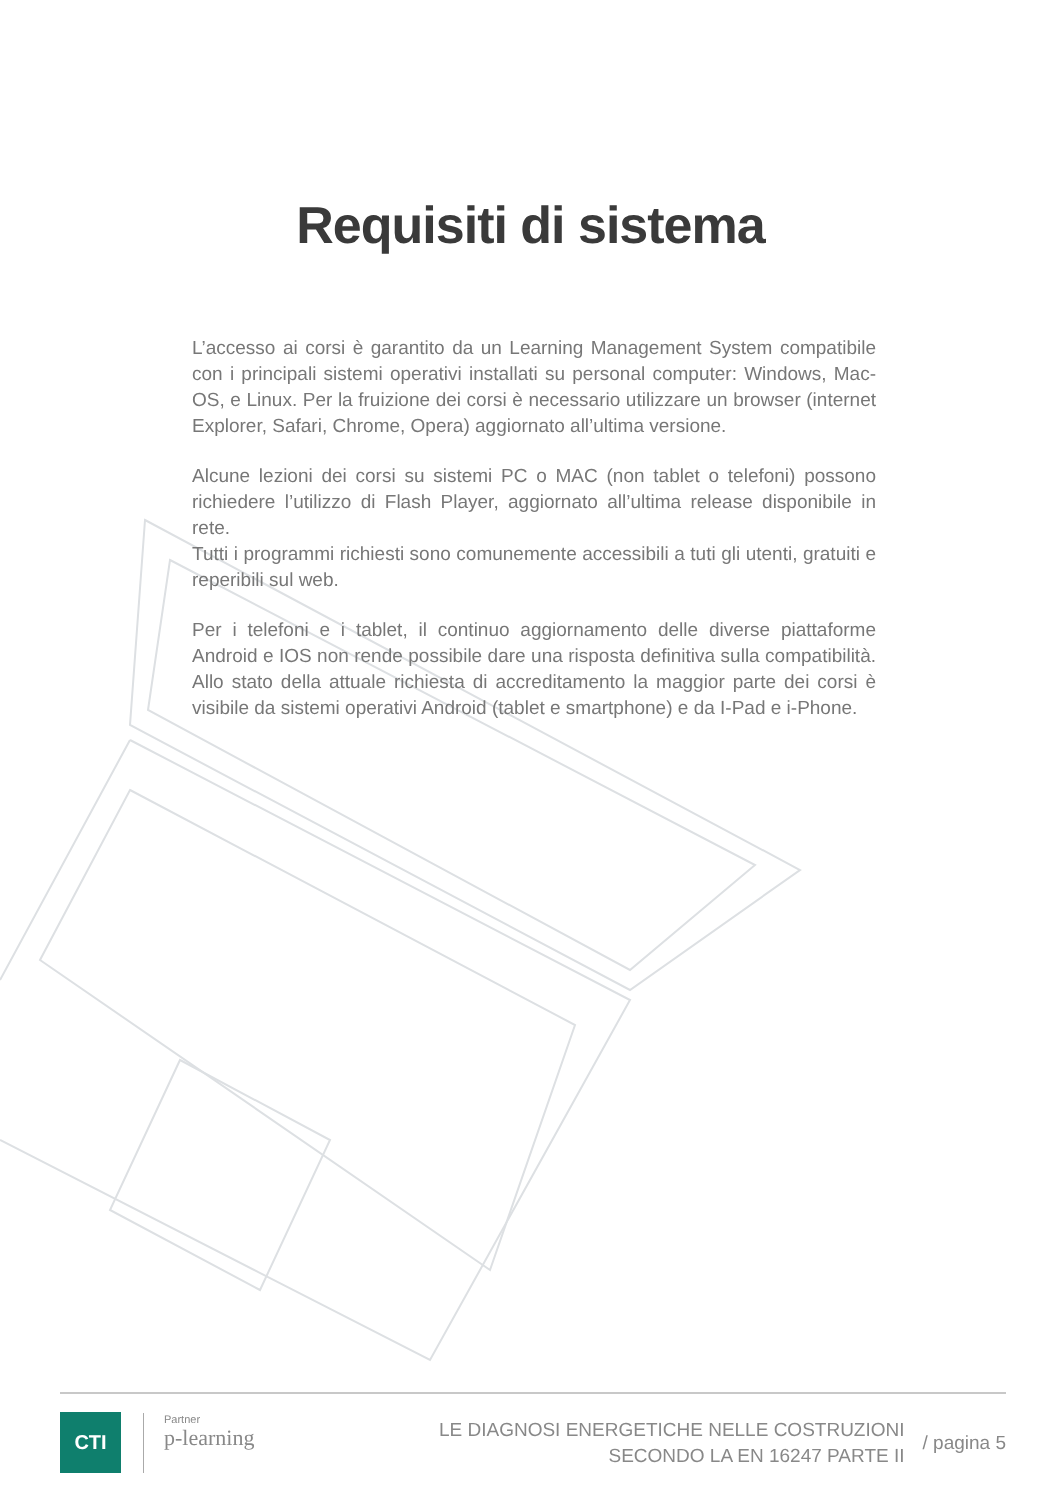Requisiti di sistema
L’accesso ai corsi è garantito da un Learning Management System compatibile con i principali sistemi operativi installati su personal computer: Windows, Mac-OS, e Linux. Per la fruizione dei corsi è necessario utilizzare un browser (internet Explorer, Safari, Chrome, Opera) aggiornato all’ultima versione.
Alcune lezioni dei corsi su sistemi PC o MAC (non tablet o telefoni) possono richiedere l’utilizzo di Flash Player, aggiornato all’ultima release disponibile in rete.
Tutti i programmi richiesti sono comunemente accessibili a tuti gli utenti, gratuiti e reperibili sul web.
Per i telefoni e i tablet, il continuo aggiornamento delle diverse piattaforme Android e IOS non rende possibile dare una risposta definitiva sulla compatibilità. Allo stato della attuale richiesta di accreditamento la maggior parte dei corsi è visibile da sistemi operativi Android (tablet e smartphone) e da I-Pad e i-Phone.
CTI
Partner
p-learning
LE DIAGNOSI ENERGETICHE NELLE COSTRUZIONI
SECONDO LA EN 16247 PARTE II
/ pagina 5